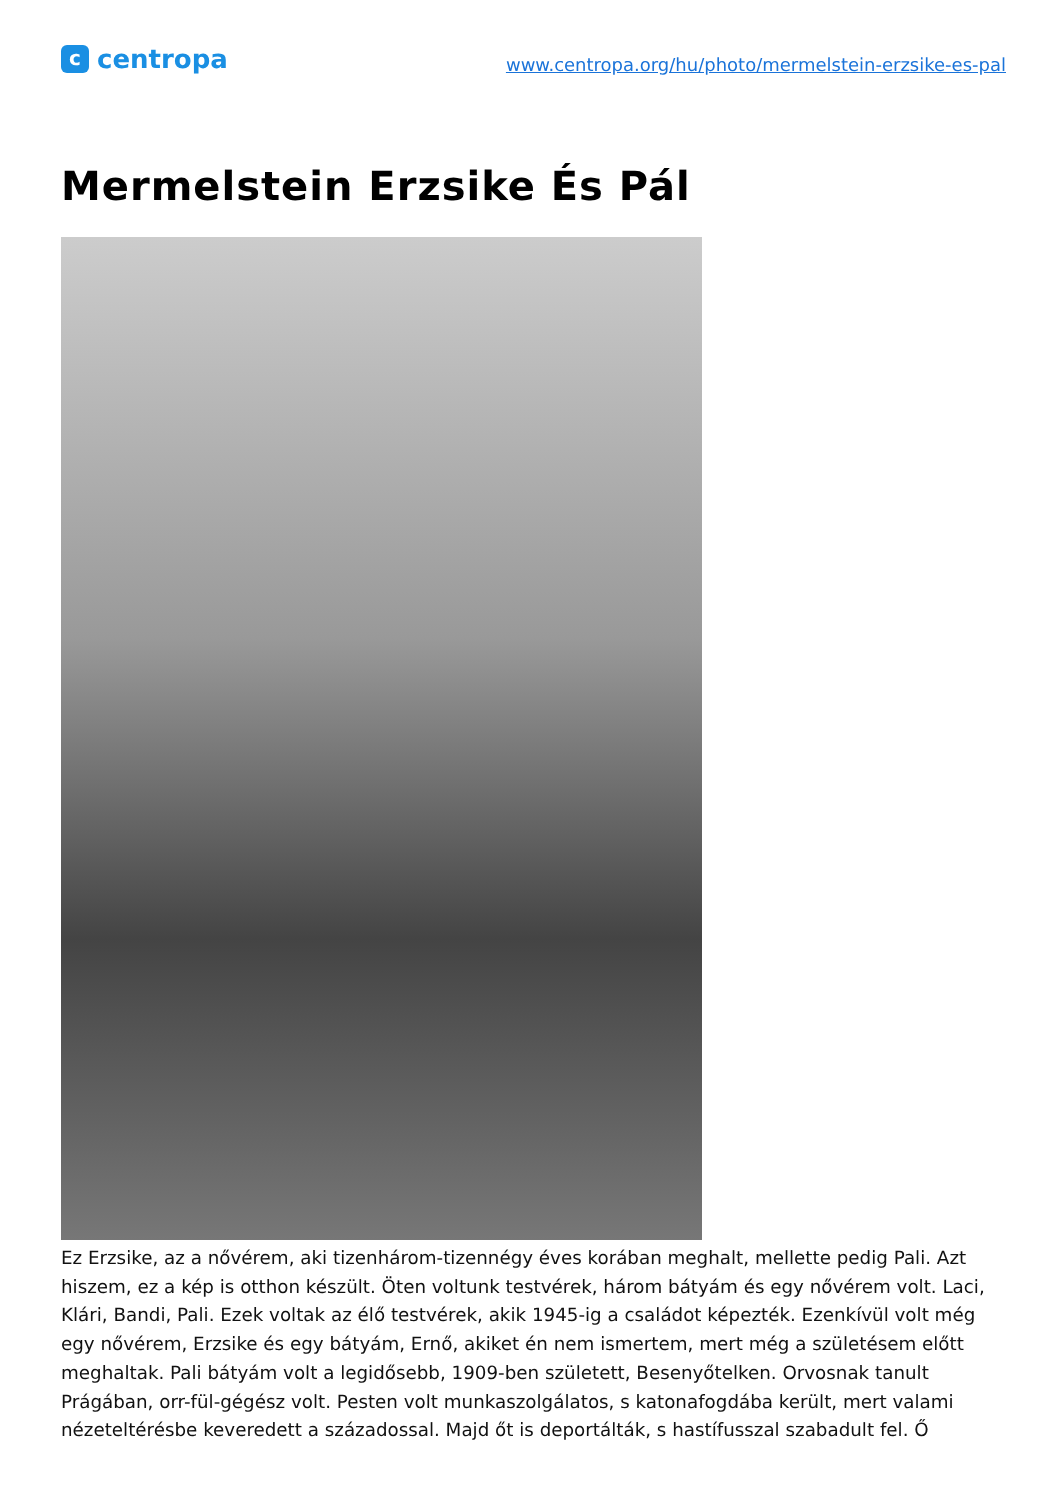c
centropa
www.centropa.org/hu/photo/mermelstein-erzsike-es-pal
Mermelstein Erzsike És Pál
Ez Erzsike, az a nővérem, aki tizenhárom-tizennégy éves korában meghalt, mellette pedig Pali. Azt hiszem, ez a kép is otthon készült. Öten voltunk testvérek, három bátyám és egy nővérem volt. Laci, Klári, Bandi, Pali. Ezek voltak az élő testvérek, akik 1945-ig a családot képezték. Ezenkívül volt még egy nővérem, Erzsike és egy bátyám, Ernő, akiket én nem ismertem, mert még a születésem előtt meghaltak. Pali bátyám volt a legidősebb, 1909-ben született, Besenyőtelken. Orvosnak tanult Prágában, orr-fül-gégész volt. Pesten volt munkaszolgálatos, s katonafogdába került, mert valami nézeteltérésbe keveredett a századossal. Majd őt is deportálták, s hastífusszal szabadult fel. Ő